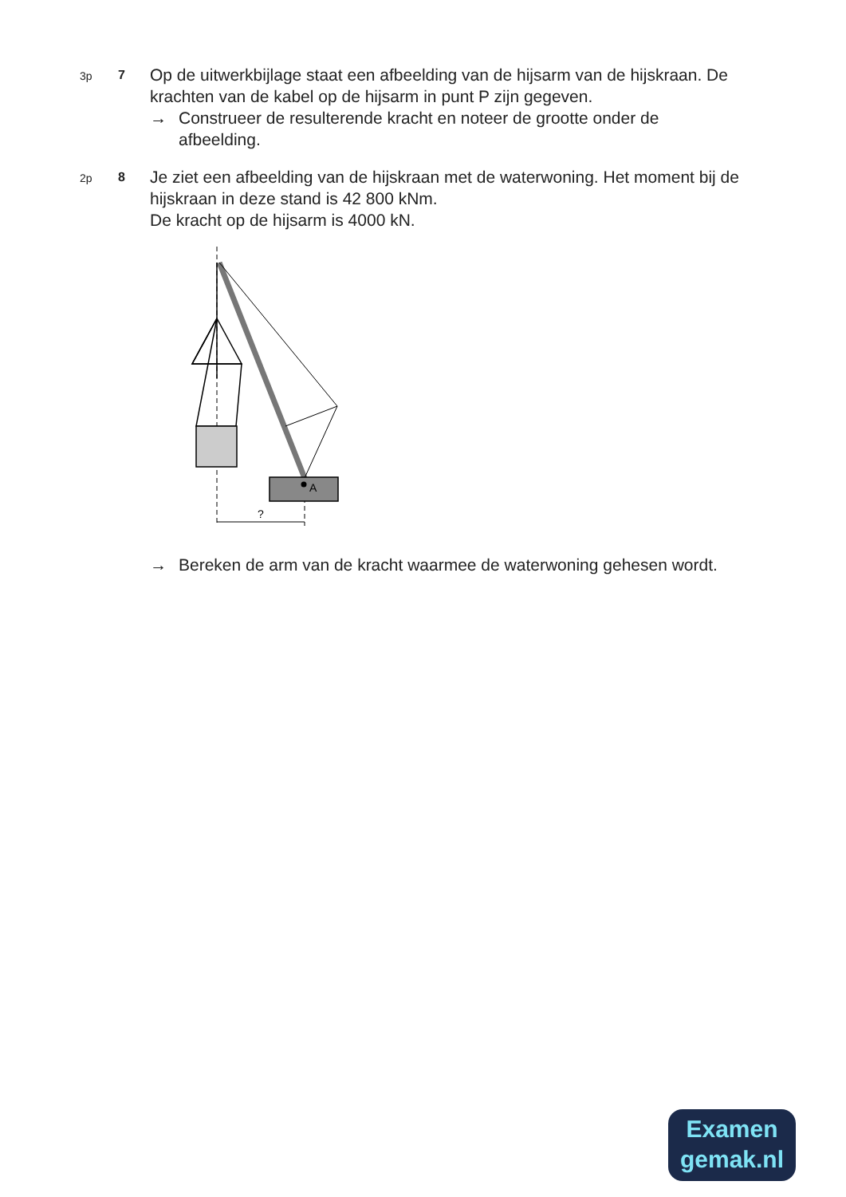3p 7
Op de uitwerkbijlage staat een afbeelding van de hijsarm van de hijskraan. De krachten van de kabel op de hijsarm in punt P zijn gegeven.
→ Construeer de resulterende kracht en noteer de grootte onder de afbeelding.
2p 8
Je ziet een afbeelding van de hijskraan met de waterwoning. Het moment bij de hijskraan in deze stand is 42 800 kNm.
De kracht op de hijsarm is 4000 kN.
A
?
→ Bereken de arm van de kracht waarmee de waterwoning gehesen wordt.
Examen
gemak.nl